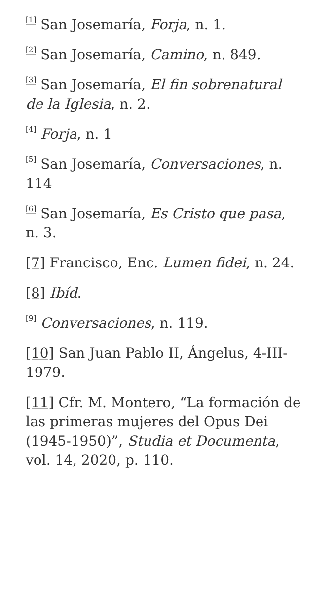<sup>[1]</sup> San Josemaría, Forja, n. 1.
<sup>[2]</sup> San Josemaría, Camino, n. 849.
<sup>[3]</sup> San Josemaría, El fin sobrenatural de la Iglesia, n. 2.
<sup>[4]</sup> Forja, n. 1
<sup>[5]</sup> San Josemaría, Conversaciones, n. 114
<sup>[6]</sup> San Josemaría, Es Cristo que pasa, n. 3.
[7] Francisco, Enc. Lumen fidei, n. 24.
[8] Ibíd.
<sup>[9]</sup> Conversaciones, n. 119.
[10] San Juan Pablo II, Ángelus, 4-III-1979.
[11] Cfr. M. Montero, “La formación de las primeras mujeres del Opus Dei (1945-1950)”, Studia et Documenta, vol. 14, 2020, p. 110.